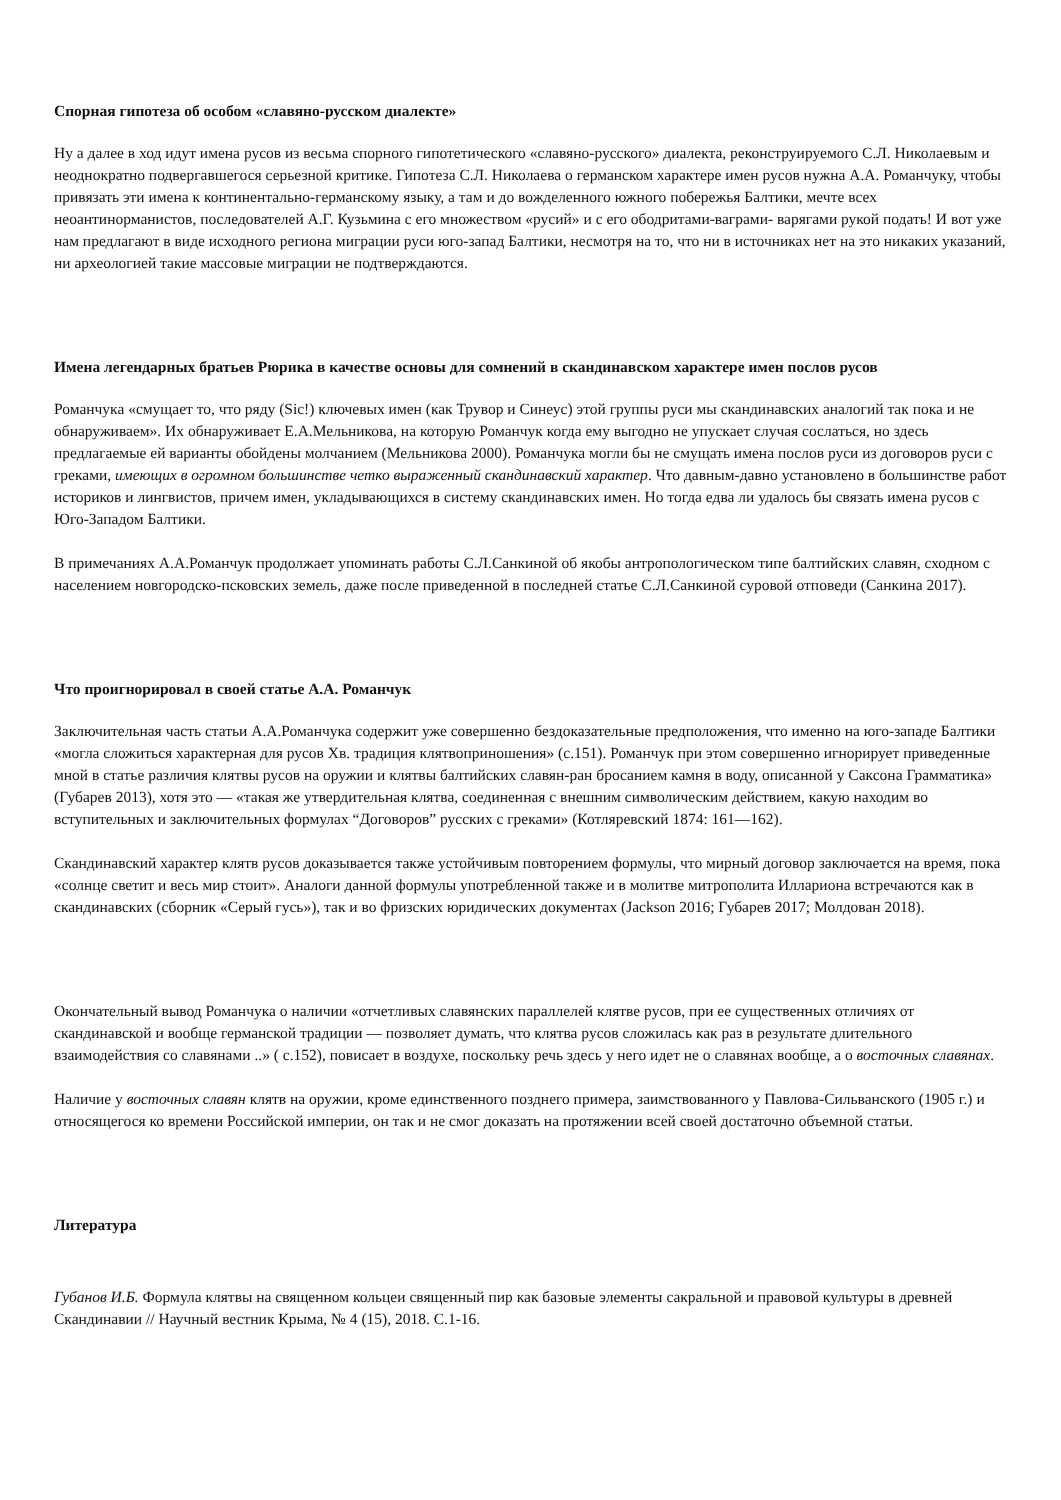Спорная гипотеза об особом «славяно-русском диалекте»
Ну а далее в ход идут имена русов из весьма спорного гипотетического «славяно-русского» диалекта, реконструируемого С.Л. Николаевым и неоднократно подвергавшегося серьезной критике. Гипотеза С.Л. Николаева о германском характере имен русов нужна А.А. Романчуку, чтобы привязать эти имена к континентально-германскому языку, а там и до вожделенного южного побережья Балтики, мечте всех неоантинорманистов, последователей А.Г. Кузьмина с его множеством «русий» и с его ободритами-ваграми- варягами рукой подать! И вот уже нам предлагают в виде исходного региона миграции руси юго-запад Балтики, несмотря на то, что ни в источниках нет на это никаких указаний, ни археологией такие массовые миграции не подтверждаются.
Имена легендарных братьев Рюрика в качестве основы для сомнений в скандинавском характере имен послов русов
Романчука «смущает то, что ряду (Sic!) ключевых имен (как Трувор и Синеус) этой группы руси мы скандинавских аналогий так пока и не обнаруживаем». Их обнаруживает Е.А.Мельникова, на которую Романчук когда ему выгодно не упускает случая сослаться, но здесь предлагаемые ей варианты обойдены молчанием (Мельникова 2000). Романчука могли бы не смущать имена послов руси из договоров руси с греками, имеющих в огромном большинстве четко выраженный скандинавский характер. Что давным-давно установлено в большинстве работ историков и лингвистов, причем имен, укладывающихся в систему скандинавских имен. Но тогда едва ли удалось бы связать имена русов с Юго-Западом Балтики.
В примечаниях А.А.Романчук продолжает упоминать работы С.Л.Санкиной об якобы антропологическом типе балтийских славян, сходном с населением новгородско-псковских земель, даже после приведенной в последней статье С.Л.Санкиной суровой отповеди (Санкина 2017).
Что проигнорировал в своей статье А.А. Романчук
Заключительная часть статьи А.А.Романчука содержит уже совершенно бездоказательные предположения, что именно на юго-западе Балтики «могла сложиться характерная для русов Xв. традиция клятвоприношения» (с.151). Романчук при этом совершенно игнорирует приведенные мной в статье различия клятвы русов на оружии и клятвы балтийских славян-ран бросанием камня в воду, описанной у Саксона Грамматика» (Губарев 2013), хотя это — «такая же утвердительная клятва, соединенная с внешним символическим действием, какую находим во вступительных и заключительных формулах “Договоров” русских с греками» (Котляревский 1874: 161—162).
Скандинавский характер клятв русов доказывается также устойчивым повторением формулы, что мирный договор заключается на время, пока «солнце светит и весь мир стоит». Аналоги данной формулы употребленной также и в молитве митрополита Иллариона встречаются как в скандинавских (сборник «Серый гусь»), так и во фризских юридических документах (Jackson 2016; Губарев 2017; Молдован 2018).
Окончательный вывод Романчука о наличии «отчетливых славянских параллелей клятве русов, при ее существенных отличиях от скандинавской и вообще германской традиции — позволяет думать, что клятва русов сложилась как раз в результате длительного взаимодействия со славянами ..» ( с.152), повисает в воздухе, поскольку речь здесь у него идет не о славянах вообще, а о восточных славянах.
Наличие у восточных славян клятв на оружии, кроме единственного позднего примера, заимствованного у Павлова-Сильванского (1905 г.) и относящегося ко времени Российской империи, он так и не смог доказать на протяжении всей своей достаточно объемной статьи.
Литература
Губанов И.Б. Формула клятвы на священном кольцеи священный пир как базовые элементы сакральной и правовой культуры в древней Скандинавии // Научный вестник Крыма, № 4 (15), 2018. С.1-16.